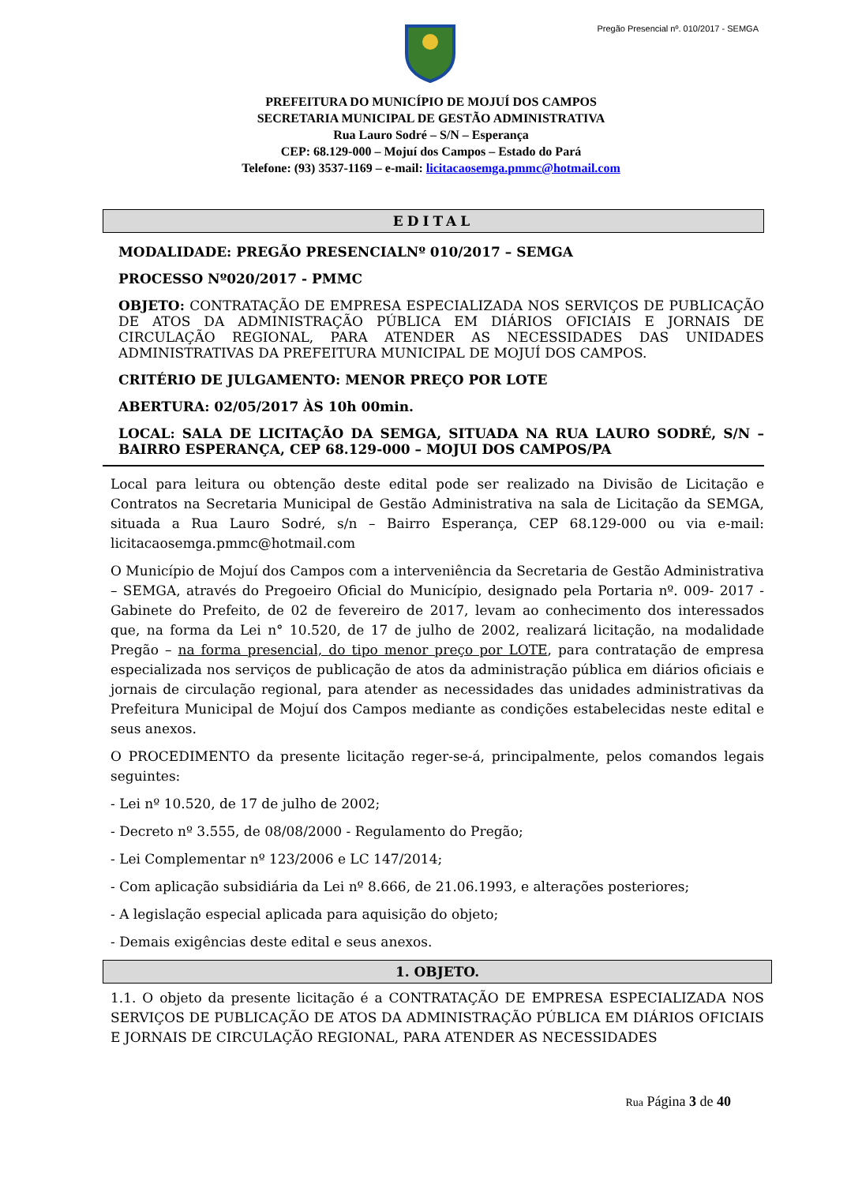Pregão Presencial nº. 010/2017 - SEMGA
PREFEITURA DO MUNICÍPIO DE MOJUÍ DOS CAMPOS
SECRETARIA MUNICIPAL DE GESTÃO ADMINISTRATIVA
Rua Lauro Sodré – S/N – Esperança
CEP: 68.129-000 – Mojuí dos Campos – Estado do Pará
Telefone: (93) 3537-1169 – e-mail: licitacaosemga.pmmc@hotmail.com
EDITAL
MODALIDADE: PREGÃO PRESENCIALNº 010/2017 – SEMGA
PROCESSO Nº020/2017 - PMMC
OBJETO: CONTRATAÇÃO DE EMPRESA ESPECIALIZADA NOS SERVIÇOS DE PUBLICAÇÃO DE ATOS DA ADMINISTRAÇÃO PÚBLICA EM DIÁRIOS OFICIAIS E JORNAIS DE CIRCULAÇÃO REGIONAL, PARA ATENDER AS NECESSIDADES DAS UNIDADES ADMINISTRATIVAS DA PREFEITURA MUNICIPAL DE MOJUÍ DOS CAMPOS.
CRITÉRIO DE JULGAMENTO: MENOR PREÇO POR LOTE
ABERTURA: 02/05/2017 ÀS 10h 00min.
LOCAL: SALA DE LICITAÇÃO DA SEMGA, SITUADA NA RUA LAURO SODRÉ, S/N – BAIRRO ESPERANÇA, CEP 68.129-000 – MOJUI DOS CAMPOS/PA
Local para leitura ou obtenção deste edital pode ser realizado na Divisão de Licitação e Contratos na Secretaria Municipal de Gestão Administrativa na sala de Licitação da SEMGA, situada a Rua Lauro Sodré, s/n – Bairro Esperança, CEP 68.129-000 ou via e-mail: licitacaosemga.pmmc@hotmail.com
O Município de Mojuí dos Campos com a interveniência da Secretaria de Gestão Administrativa – SEMGA, através do Pregoeiro Oficial do Município, designado pela Portaria nº. 009- 2017 - Gabinete do Prefeito, de 02 de fevereiro de 2017, levam ao conhecimento dos interessados que, na forma da Lei n° 10.520, de 17 de julho de 2002, realizará licitação, na modalidade Pregão – na forma presencial, do tipo menor preço por LOTE, para contratação de empresa especializada nos serviços de publicação de atos da administração pública em diários oficiais e jornais de circulação regional, para atender as necessidades das unidades administrativas da Prefeitura Municipal de Mojuí dos Campos mediante as condições estabelecidas neste edital e seus anexos.
O PROCEDIMENTO da presente licitação reger-se-á, principalmente, pelos comandos legais seguintes:
- Lei nº 10.520, de 17 de julho de 2002;
- Decreto nº 3.555, de 08/08/2000 - Regulamento do Pregão;
- Lei Complementar nº 123/2006 e LC 147/2014;
- Com aplicação subsidiária da Lei nº 8.666, de 21.06.1993, e alterações posteriores;
- A legislação especial aplicada para aquisição do objeto;
- Demais exigências deste edital e seus anexos.
1. OBJETO.
1.1. O objeto da presente licitação é a CONTRATAÇÃO DE EMPRESA ESPECIALIZADA NOS SERVIÇOS DE PUBLICAÇÃO DE ATOS DA ADMINISTRAÇÃO PÚBLICA EM DIÁRIOS OFICIAIS E JORNAIS DE CIRCULAÇÃO REGIONAL, PARA ATENDER AS NECESSIDADES
Rua Página 3 de 40